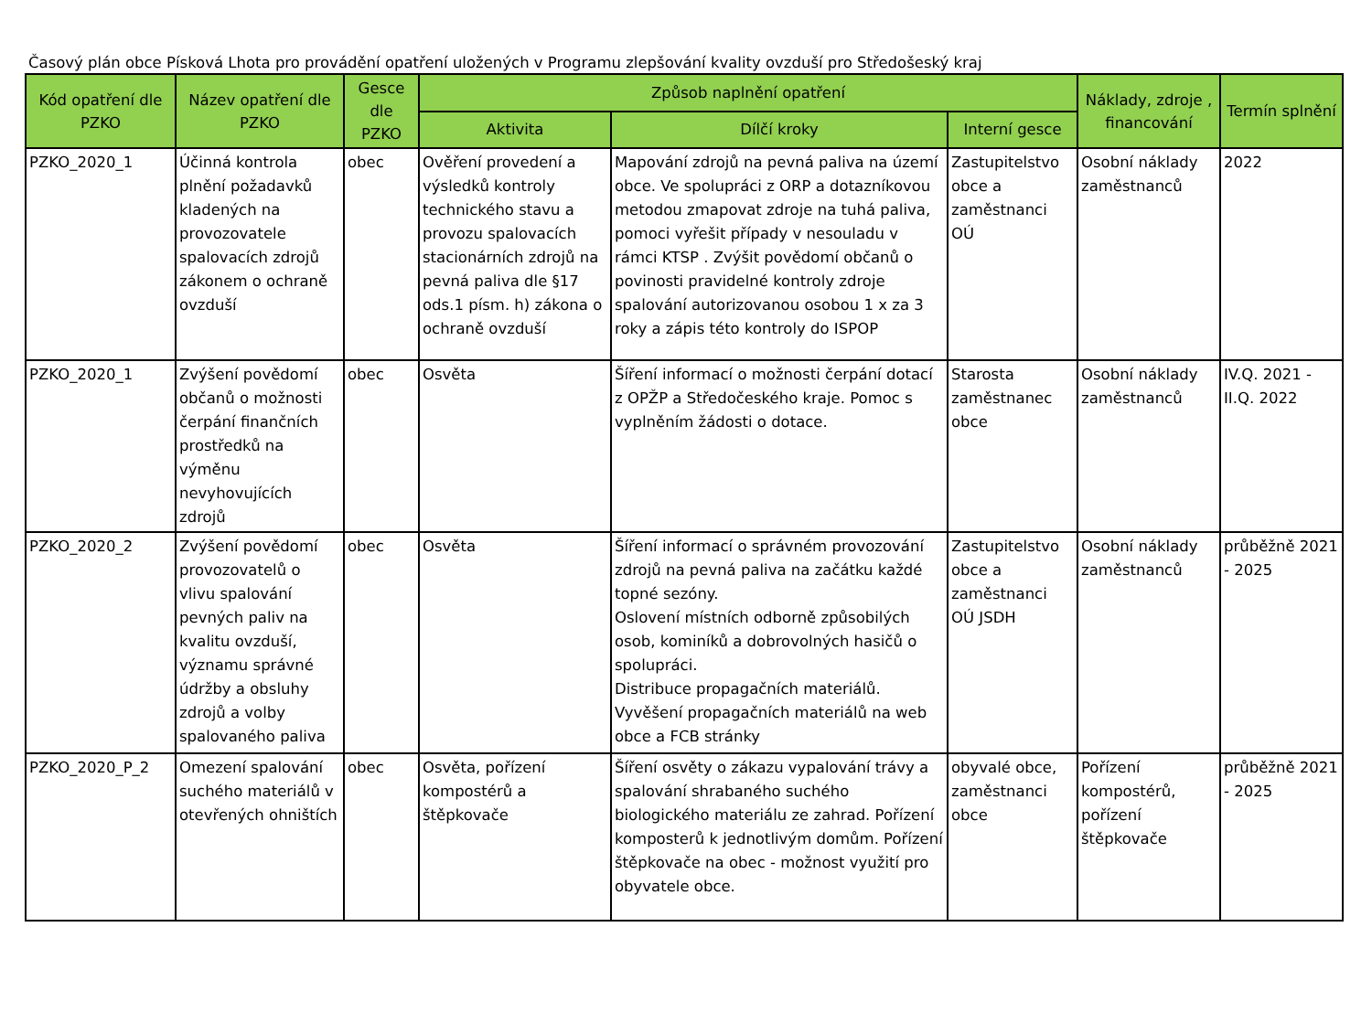Časový plán obce Písková Lhota pro provádění opatření uložených v Programu zlepšování kvality ovzduší pro Středošeský kraj
| Kód opatření dle PZKO | Název opatření dle PZKO | Gesce dle PZKO | Způsob naplnění opatření | | | Náklady, zdroje , financování | Termín splnění |
| --- | --- | --- | --- | --- | --- | --- | --- |
| | | | Aktivita | Dílčí kroky | Interní gesce | | |
| PZKO_2020_1 | Účinná kontrola plnění požadavků kladených na provozovatele spalovacích zdrojů zákonem o ochraně ovzduší | obec | Ověření provedení a výsledků kontroly technického stavu a provozu spalovacích stacionárních zdrojů na pevná paliva dle §17 ods.1 písm. h) zákona o ochraně ovzduší | Mapování zdrojů na pevná paliva na území obce. Ve spolupráci z ORP a dotazníkovou metodou zmapovat zdroje na tuhá paliva, pomoci vyřešit případy v nesouladu v rámci KTSP . Zvýšit povědomí občanů o povinosti pravidelné kontroly zdroje spalování autorizovanou osobou 1 x za 3 roky a zápis této kontroly do ISPOP | Zastupitelstvo obce a zaměstnanci OÚ | Osobní náklady zaměstnanců | 2022 |
| PZKO_2020_1 | Zvýšení povědomí občanů o možnosti čerpání finančních prostředků na výměnu nevyhovujících zdrojů | obec | Osvěta | Šíření informací o možnosti čerpání dotací z OPŽP a Středočeského kraje. Pomoc s vyplněním žádosti o dotace. | Starosta zaměstnanec obce | Osobní náklady zaměstnanců | IV.Q. 2021 - II.Q. 2022 |
| PZKO_2020_2 | Zvýšení povědomí provozovatelů o vlivu spalování pevných paliv na kvalitu ovzduší, významu správné údržby a obsluhy zdrojů a volby spalovaného paliva | obec | Osvěta | Šíření informací o správném provozování zdrojů na pevná paliva na začátku každé topné sezóny. Oslovení místních odborně způsobilých osob, kominíků a dobrovolných hasičů o spolupráci. Distribuce propagačních materiálů. Vyvěšení propagačních materiálů na web obce a FCB stránky | Zastupitelstvo obce a zaměstnanci OÚ JSDH | Osobní náklady zaměstnanců | průběžně 2021 - 2025 |
| PZKO_2020_P_2 | Omezení spalování suchého materiálů v otevřených ohništích | obec | Osvěta, pořízení kompostérů a štěpkovače | Šíření osvěty o zákazu vypalování trávy a spalování shrabaného suchého biologického materiálu ze zahrad. Pořízení komposterů k jednotlivým domům. Pořízení štěpkovače na obec - možnost využití pro obyvatele obce. | obyvalé obce, zaměstnanci obce | Pořízení kompostérů, pořízení štěpkovače | průběžně 2021 - 2025 |